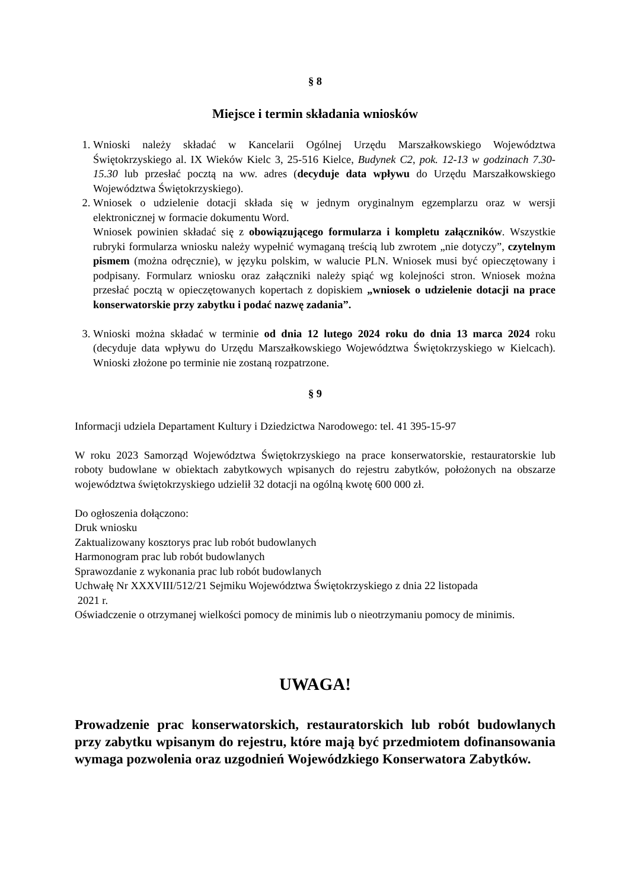§ 8
Miejsce i termin składania wniosków
1. Wnioski należy składać w Kancelarii Ogólnej Urzędu Marszałkowskiego Województwa Świętokrzyskiego al. IX Wieków Kielc 3, 25-516 Kielce, Budynek C2, pok. 12-13 w godzinach 7.30-15.30 lub przesłać pocztą na ww. adres (decyduje data wpływu do Urzędu Marszałkowskiego Województwa Świętokrzyskiego).
2. Wniosek o udzielenie dotacji składa się w jednym oryginalnym egzemplarzu oraz w wersji elektronicznej w formacie dokumentu Word.
Wniosek powinien składać się z obowiązującego formularza i kompletu załączników. Wszystkie rubryki formularza wniosku należy wypełnić wymaganą treścią lub zwrotem „nie dotyczy”, czytelnym pismem (można odręcznie), w języku polskim, w walucie PLN. Wniosek musi być opieczętowany i podpisany. Formularz wniosku oraz załączniki należy spiąć wg kolejności stron. Wniosek można przesłać pocztą w opieczętowanych kopertach z dopiskiem „wniosek o udzielenie dotacji na prace konserwatorskie przy zabytku i podać nazwę zadania”.
3. Wnioski można składać w terminie od dnia 12 lutego 2024 roku do dnia 13 marca 2024 roku (decyduje data wpływu do Urzędu Marszałkowskiego Województwa Świętokrzyskiego w Kielcach). Wnioski złożone po terminie nie zostaną rozpatrzone.
§ 9
Informacji udziela Departament Kultury i Dziedzictwa Narodowego: tel. 41 395-15-97
W roku 2023 Samorząd Województwa Świętokrzyskiego na prace konserwatorskie, restauratorskie lub roboty budowlane w obiektach zabytkowych wpisanych do rejestru zabytków, położonych na obszarze województwa świętokrzyskiego udzielił 32 dotacji na ogólną kwotę 600 000 zł.
Do ogłoszenia dołączono:
Druk wniosku
Zaktualizowany kosztorys prac lub robót budowlanych
Harmonogram prac lub robót budowlanych
Sprawozdanie z wykonania prac lub robót budowlanych
Uchwałę Nr XXXVIII/512/21 Sejmiku Województwa Świętokrzyskiego z dnia 22 listopada
2021 r.
Oświadczenie o otrzymanej wielkości pomocy de minimis lub o nieotrzymaniu pomocy de minimis.
UWAGA!
Prowadzenie prac konserwatorskich, restauratorskich lub robót budowlanych przy zabytku wpisanym do rejestru, które mają być przedmiotem dofinansowania wymaga pozwolenia oraz uzgodnień Wojewódzkiego Konserwatora Zabytków.